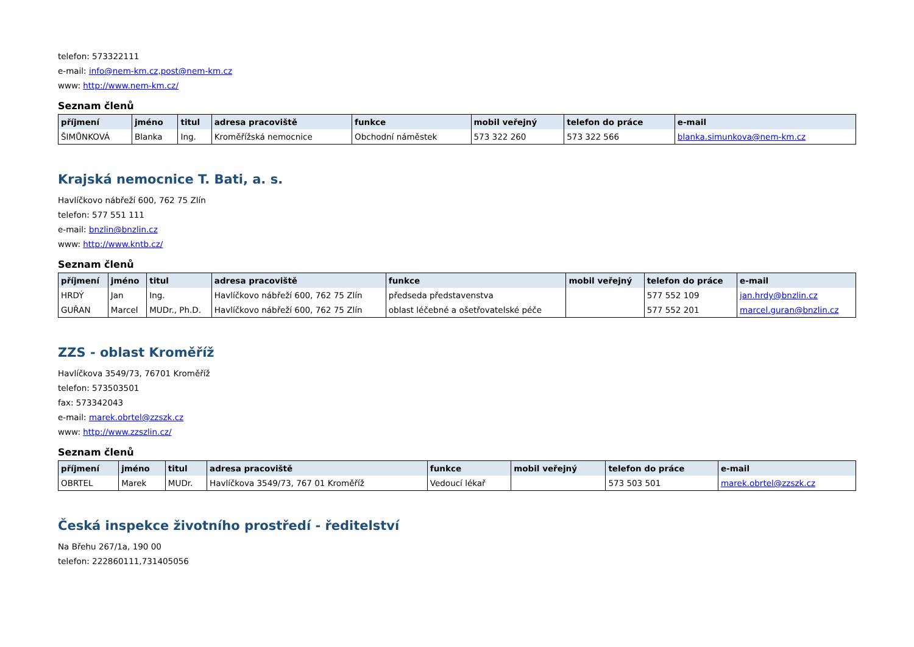telefon: 573322111
e-mail: info@nem-km.cz,post@nem-km.cz
www: http://www.nem-km.cz/
Seznam členů
| příjmení | jméno | titul | adresa pracoviště | funkce | mobil veřejný | telefon do práce | e-mail |
| --- | --- | --- | --- | --- | --- | --- | --- |
| ŠIMŮNKOVÁ | Blanka | Ing. | Kroměřížská nemocnice | Obchodní náměstek | 573 322 260 | 573 322 566 | blanka.simunkova@nem-km.cz |
Krajská nemocnice T. Bati, a. s.
Havlíčkovo nábřeží 600, 762 75 Zlín
telefon: 577 551 111
e-mail: bnzlin@bnzlin.cz
www: http://www.kntb.cz/
Seznam členů
| příjmení | jméno | titul | adresa pracoviště | funkce | mobil veřejný | telefon do práce | e-mail |
| --- | --- | --- | --- | --- | --- | --- | --- |
| HRDÝ | Jan | Ing. | Havlíčkovo nábřeží 600, 762 75 Zlín | předseda představenstva | | 577 552 109 | jan.hrdy@bnzlin.cz |
| GUŘAN | Marcel | MUDr., Ph.D. | Havlíčkovo nábřeží 600, 762 75 Zlín | oblast léčebné a ošetřovatelské péče | | 577 552 201 | marcel.guran@bnzlin.cz |
ZZS - oblast Kroměříž
Havlíčkova 3549/73, 76701 Kroměříž
telefon: 573503501
fax: 573342043
e-mail: marek.obrtel@zzszk.cz
www: http://www.zzszlin.cz/
Seznam členů
| příjmení | jméno | titul | adresa pracoviště | funkce | mobil veřejný | telefon do práce | e-mail |
| --- | --- | --- | --- | --- | --- | --- | --- |
| OBRTEL | Marek | MUDr. | Havlíčkova 3549/73, 767 01 Kroměříž | Vedoucí lékař | | 573 503 501 | marek.obrtel@zzszk.cz |
Česká inspekce životního prostředí - ředitelství
Na Břehu 267/1a, 190 00
telefon: 222860111,731405056